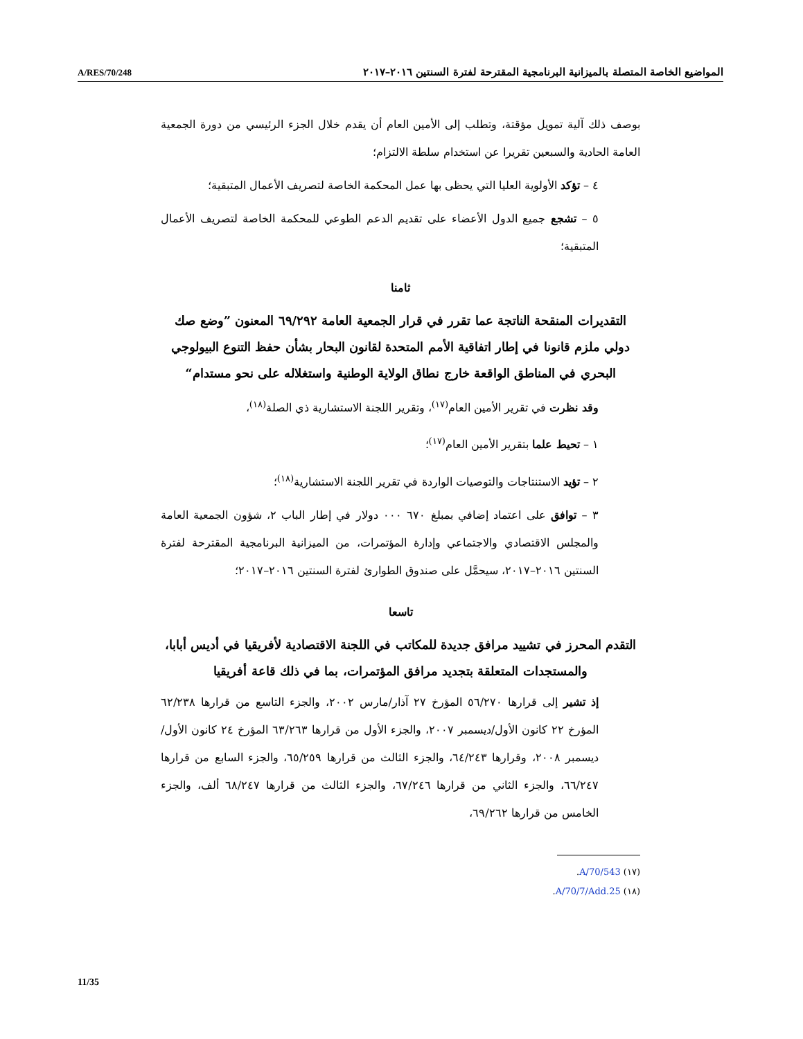A/RES/70/248 المواضيع الخاصة المتصلة بالميزانية البرنامجية المقترحة لفترة السنتين ٢٠١٦–٢٠١٧
بوصف ذلك آلية تمويل مؤقتة، وتطلب إلى الأمين العام أن يقدم خلال الجزء الرئيسي من دورة الجمعية العامة الحادية والسبعين تقريرا عن استخدام سلطة الالتزام؛
٤ – تؤكد الأولوية العليا التي يحظى بها عمل المحكمة الخاصة لتصريف الأعمال المتبقية؛
٥ – تشجع جميع الدول الأعضاء على تقديم الدعم الطوعي للمحكمة الخاصة لتصريف الأعمال المتبقية؛
ثامنا
التقديرات المنقحة الناتجة عما تقرر في قرار الجمعية العامة ٦٩/٢٩٢ المعنون ”وضع صك دولي ملزم قانونا في إطار اتفاقية الأمم المتحدة لقانون البحار بشأن حفظ التنوع البيولوجي البحري في المناطق الواقعة خارج نطاق الولاية الوطنية واستغلاله على نحو مستدام“
وقد نظرت في تقرير الأمين العام<sup>(١٧)</sup>، وتقرير اللجنة الاستشارية ذي الصلة<sup>(١٨)</sup>،
١ – تحيط علما بتقرير الأمين العام<sup>(١٧)</sup>؛
٢ – تؤيد الاستنتاجات والتوصيات الواردة في تقرير اللجنة الاستشارية<sup>(١٨)</sup>؛
٣ – توافق على اعتماد إضافي بمبلغ ٦٧٠ ٠٠٠ دولار في إطار الباب ٢، شؤون الجمعية العامة والمجلس الاقتصادي والاجتماعي وإدارة المؤتمرات، من الميزانية البرنامجية المقترحة لفترة السنتين ٢٠١٦–٢٠١٧، سيحمَّل على صندوق الطوارئ لفترة السنتين ٢٠١٦–٢٠١٧؛
تاسعا
التقدم المحرز في تشييد مرافق جديدة للمكاتب في اللجنة الاقتصادية لأفريقيا في أديس أبابا، والمستجدات المتعلقة بتجديد مرافق المؤتمرات، بما في ذلك قاعة أفريقيا
إذ تشير إلى قرارها ٥٦/٢٧٠ المؤرخ ٢٧ آذار/مارس ٢٠٠٢، والجزء التاسع من قرارها ٦٢/٢٣٨ المؤرخ ٢٢ كانون الأول/ديسمبر ٢٠٠٧، والجزء الأول من قرارها ٦٣/٢٦٣ المؤرخ ٢٤ كانون الأول/ديسمبر ٢٠٠٨، وقرارها ٦٤/٢٤٣، والجزء الثالث من قرارها ٦٥/٢٥٩، والجزء السابع من قرارها ٦٦/٢٤٧، والجزء الثاني من قرارها ٦٧/٢٤٦، والجزء الثالث من قرارها ٦٨/٢٤٧ ألف، والجزء الخامس من قرارها ٦٩/٢٦٢،
(١٧) A/70/543.
(١٨) A/70/7/Add.25.
11/35